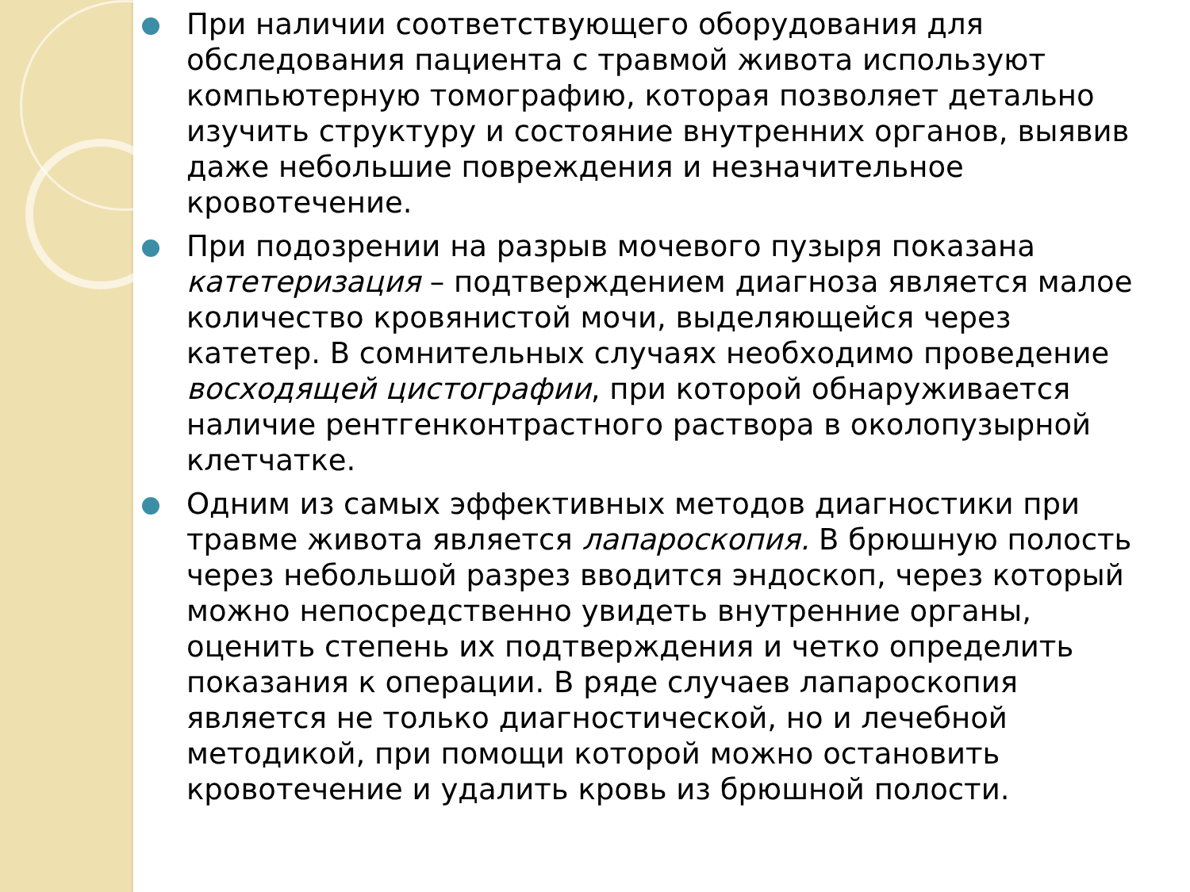При наличии соответствующего оборудования для обследования пациента с травмой живота используют компьютерную томографию, которая позволяет детально изучить структуру и состояние внутренних органов, выявив даже небольшие повреждения и незначительное кровотечение.
При подозрении на разрыв мочевого пузыря показана катетеризация – подтверждением диагноза является малое количество кровянистой мочи, выделяющейся через катетер. В сомнительных случаях необходимо проведение восходящей цистографии, при которой обнаруживается наличие рентгенконтрастного раствора в околопузырной клетчатке.
Одним из самых эффективных методов диагностики при травме живота является лапароскопия. В брюшную полость через небольшой разрез вводится эндоскоп, через который можно непосредственно увидеть внутренние органы, оценить степень их подтверждения и четко определить показания к операции. В ряде случаев лапароскопия является не только диагностической, но и лечебной методикой, при помощи которой можно остановить кровотечение и удалить кровь из брюшной полости.